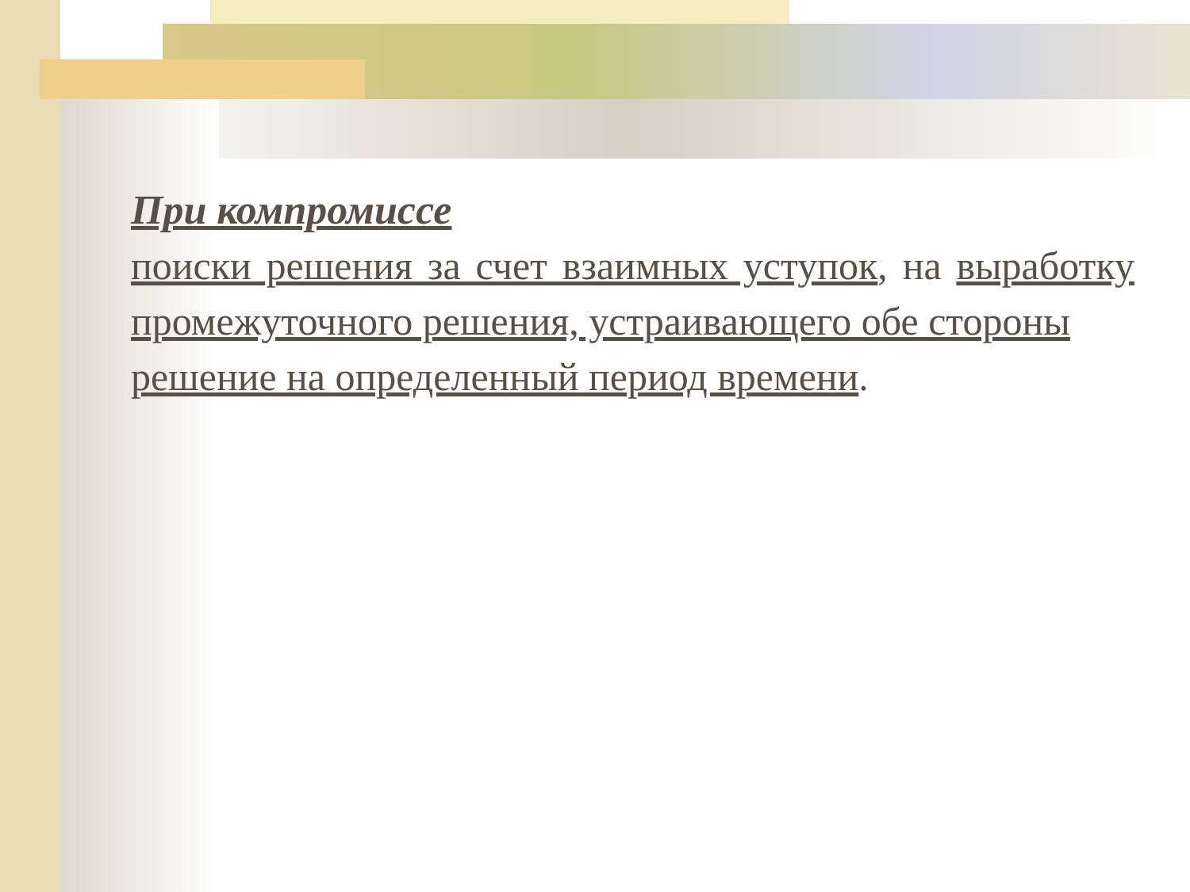При компромиссе
поиски решения за счет взаимных уступок, на выработку промежуточного решения, устраивающего обе стороны
решение на определенный период времени.